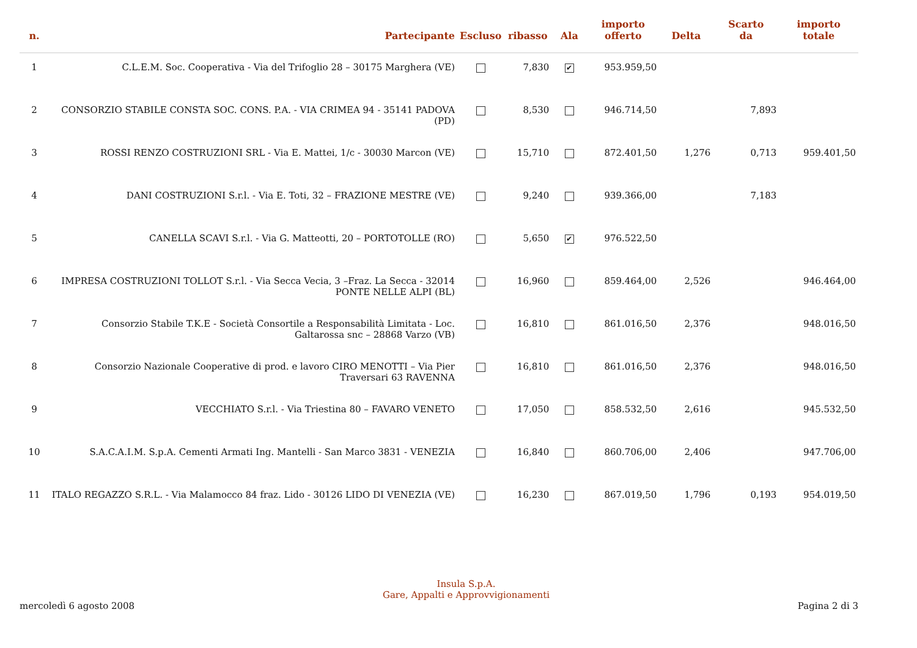| n. | Partecipante | Escluso | ribasso | Ala | importo offerto | Delta | Scarto da | importo totale |
| --- | --- | --- | --- | --- | --- | --- | --- | --- |
| 1 | C.L.E.M. Soc. Cooperativa - Via del Trifoglio 28 – 30175 Marghera (VE) | | 7,830 | ✔ | 953.959,50 | | | |
| 2 | CONSORZIO STABILE CONSTA SOC. CONS. P.A. - VIA CRIMEA 94 - 35141 PADOVA (PD) | | 8,530 | | 946.714,50 | | 7,893 | |
| 3 | ROSSI RENZO COSTRUZIONI SRL - Via E. Mattei, 1/c - 30030 Marcon (VE) | | 15,710 | | 872.401,50 | 1,276 | 0,713 | 959.401,50 |
| 4 | DANI COSTRUZIONI S.r.l. - Via E. Toti, 32 – FRAZIONE MESTRE (VE) | | 9,240 | | 939.366,00 | | 7,183 | |
| 5 | CANELLA SCAVI S.r.l. - Via G. Matteotti, 20 – PORTOTOLLE (RO) | | 5,650 | ✔ | 976.522,50 | | | |
| 6 | IMPRESA COSTRUZIONI TOLLOT S.r.l. - Via Secca Vecia, 3 –Fraz. La Secca - 32014 PONTE NELLE ALPI (BL) | | 16,960 | | 859.464,00 | 2,526 | | 946.464,00 |
| 7 | Consorzio Stabile T.K.E - Società Consortile a Responsabilità Limitata - Loc. Galtarossa snc – 28868 Varzo (VB) | | 16,810 | | 861.016,50 | 2,376 | | 948.016,50 |
| 8 | Consorzio Nazionale Cooperative di prod. e lavoro CIRO MENOTTI – Via Pier Traversari 63 RAVENNA | | 16,810 | | 861.016,50 | 2,376 | | 948.016,50 |
| 9 | VECCHIATO S.r.l. - Via Triestina 80 – FAVARO VENETO | | 17,050 | | 858.532,50 | 2,616 | | 945.532,50 |
| 10 | S.A.C.A.I.M. S.p.A. Cementi Armati Ing. Mantelli - San Marco 3831 - VENEZIA | | 16,840 | | 860.706,00 | 2,406 | | 947.706,00 |
| 11 | ITALO REGAZZO S.R.L. - Via Malamocco 84 fraz. Lido - 30126 LIDO DI VENEZIA (VE) | | 16,230 | | 867.019,50 | 1,796 | 0,193 | 954.019,50 |
mercoledì 6 agosto 2008
Insula S.p.A.
Gare, Appalti e Approvvigionamenti
Pagina 2 di 3